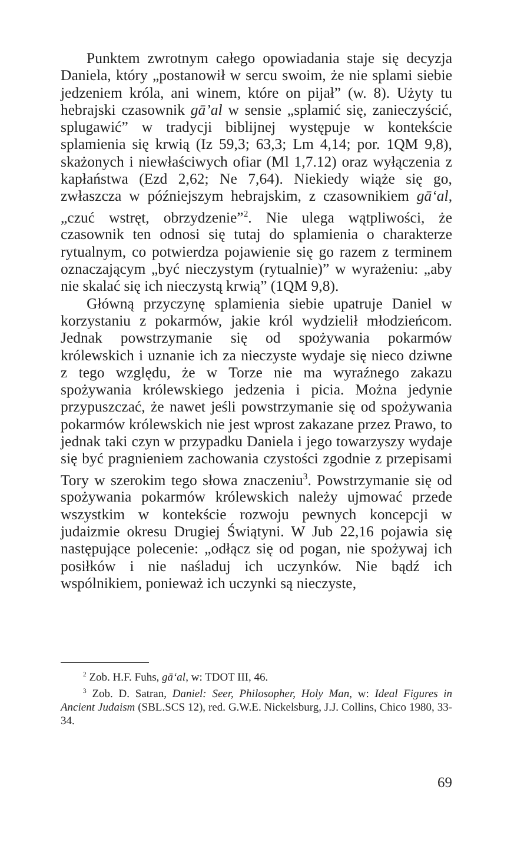Punktem zwrotnym całego opowiadania staje się decyzja Daniela, który „postanowił w sercu swoim, że nie splami siebie jedzeniem króla, ani winem, które on pijał” (w. 8). Użyty tu hebrajski czasownik gā’al w sensie „splamić się, zanieczyścić, splugawić” w tradycji biblijnej występuje w kontekście splamienia się krwią (Iz 59,3; 63,3; Lm 4,14; por. 1QM 9,8), skażonych i niewłaściwych ofiar (Ml 1,7.12) oraz wyłączenia z kapłaństwa (Ezd 2,62; Ne 7,64). Niekiedy wiąże się go, zwłaszcza w późniejszym hebrajskim, z czasownikiem gā‘al, „czuć wstręt, obrzydzenie”<sup>2</sup>. Nie ulega wątpliwości, że czasownik ten odnosi się tutaj do splamienia o charakterze rytualnym, co potwierdza pojawienie się go razem z terminem oznaczającym „być nieczystym (rytualnie)” w wyrażeniu: „aby nie skalać się ich nieczystą krwią” (1QM 9,8).
Główną przyczynę splamienia siebie upatruje Daniel w korzystaniu z pokarmów, jakie król wydzielił młodzieńcom. Jednak powstrzymanie się od spożywania pokarmów królewskich i uznanie ich za nieczyste wydaje się nieco dziwne z tego względu, że w Torze nie ma wyraźnego zakazu spożywania królewskiego jedzenia i picia. Można jedynie przypuszczać, że nawet jeśli powstrzymanie się od spożywania pokarmów królewskich nie jest wprost zakazane przez Prawo, to jednak taki czyn w przypadku Daniela i jego towarzyszy wydaje się być pragnieniem zachowania czystości zgodnie z przepisami Tory w szerokim tego słowa znaczeniu<sup>3</sup>. Powstrzymanie się od spożywania pokarmów królewskich należy ujmować przede wszystkim w kontekście rozwoju pewnych koncepcji w judaizmie okresu Drugiej Świątyni. W Jub 22,16 pojawia się następujące polecenie: „odłącz się od pogan, nie spożywaj ich posiłków i nie naśladuj ich uczynków. Nie bądź ich wspólnikiem, ponieważ ich uczynki są nieczyste,
<sup>2</sup> Zob. H.F. Fuhs, gā‘al, w: TDOT III, 46.
<sup>3</sup> Zob. D. Satran, Daniel: Seer, Philosopher, Holy Man, w: Ideal Figures in Ancient Judaism (SBL.SCS 12), red. G.W.E. Nickelsburg, J.J. Collins, Chico 1980, 33-34.
69